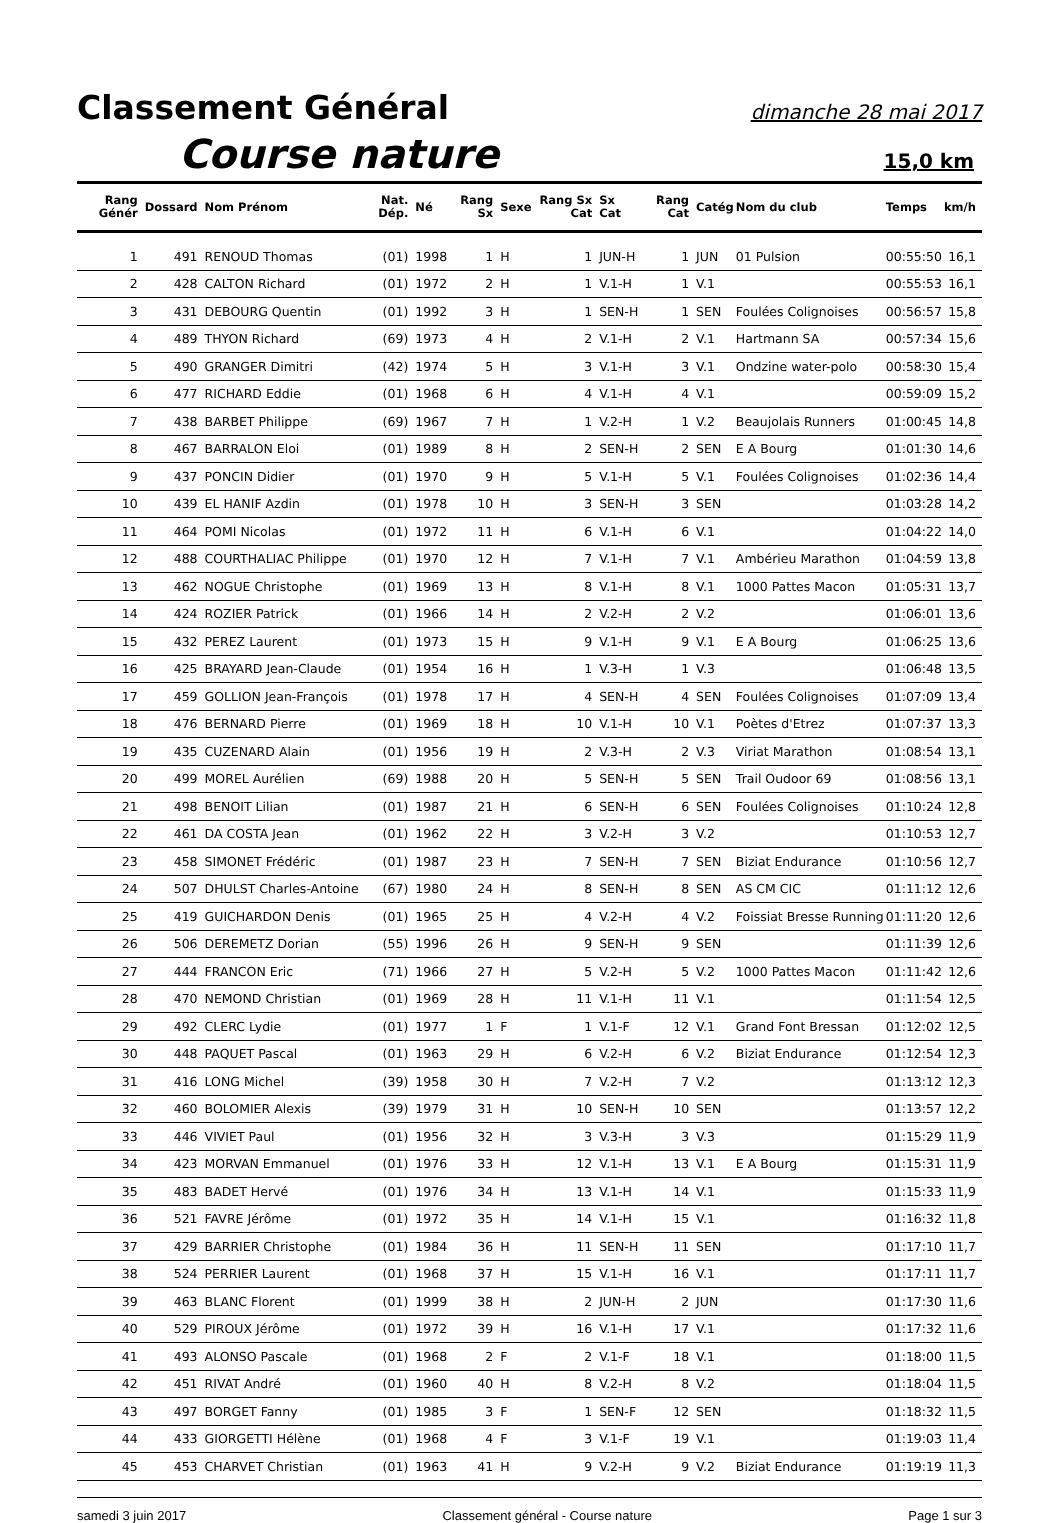Classement Général dimanche 28 mai 2017
Course nature 15,0 km
| Rang Génér | Dossard | Nom Prénom | Nat. Dép. | Né | Rang Sx | Sexe | Rang Sx Cat | Sx Cat | Rang Cat | Catég | Nom du club | Temps | km/h |
| --- | --- | --- | --- | --- | --- | --- | --- | --- | --- | --- | --- | --- | --- |
| 1 | 491 | RENOUD Thomas | (01) | 1998 | 1 | H | 1 | JUN-H | 1 | JUN | 01 Pulsion | 00:55:50 | 16,1 |
| 2 | 428 | CALTON Richard | (01) | 1972 | 2 | H | 1 | V.1-H | 1 | V.1 | | 00:55:53 | 16,1 |
| 3 | 431 | DEBOURG Quentin | (01) | 1992 | 3 | H | 1 | SEN-H | 1 | SEN | Foulées Colignoises | 00:56:57 | 15,8 |
| 4 | 489 | THYON Richard | (69) | 1973 | 4 | H | 2 | V.1-H | 2 | V.1 | Hartmann SA | 00:57:34 | 15,6 |
| 5 | 490 | GRANGER Dimitri | (42) | 1974 | 5 | H | 3 | V.1-H | 3 | V.1 | Ondzine water-polo | 00:58:30 | 15,4 |
| 6 | 477 | RICHARD Eddie | (01) | 1968 | 6 | H | 4 | V.1-H | 4 | V.1 | | 00:59:09 | 15,2 |
| 7 | 438 | BARBET Philippe | (69) | 1967 | 7 | H | 1 | V.2-H | 1 | V.2 | Beaujolais Runners | 01:00:45 | 14,8 |
| 8 | 467 | BARRALON Eloi | (01) | 1989 | 8 | H | 2 | SEN-H | 2 | SEN | E A Bourg | 01:01:30 | 14,6 |
| 9 | 437 | PONCIN Didier | (01) | 1970 | 9 | H | 5 | V.1-H | 5 | V.1 | Foulées Colignoises | 01:02:36 | 14,4 |
| 10 | 439 | EL HANIF Azdin | (01) | 1978 | 10 | H | 3 | SEN-H | 3 | SEN | | 01:03:28 | 14,2 |
| 11 | 464 | POMI Nicolas | (01) | 1972 | 11 | H | 6 | V.1-H | 6 | V.1 | | 01:04:22 | 14,0 |
| 12 | 488 | COURTHALIAC Philippe | (01) | 1970 | 12 | H | 7 | V.1-H | 7 | V.1 | Ambérieu Marathon | 01:04:59 | 13,8 |
| 13 | 462 | NOGUE Christophe | (01) | 1969 | 13 | H | 8 | V.1-H | 8 | V.1 | 1000 Pattes Macon | 01:05:31 | 13,7 |
| 14 | 424 | ROZIER Patrick | (01) | 1966 | 14 | H | 2 | V.2-H | 2 | V.2 | | 01:06:01 | 13,6 |
| 15 | 432 | PEREZ Laurent | (01) | 1973 | 15 | H | 9 | V.1-H | 9 | V.1 | E A Bourg | 01:06:25 | 13,6 |
| 16 | 425 | BRAYARD Jean-Claude | (01) | 1954 | 16 | H | 1 | V.3-H | 1 | V.3 | | 01:06:48 | 13,5 |
| 17 | 459 | GOLLION Jean-François | (01) | 1978 | 17 | H | 4 | SEN-H | 4 | SEN | Foulées Colignoises | 01:07:09 | 13,4 |
| 18 | 476 | BERNARD Pierre | (01) | 1969 | 18 | H | 10 | V.1-H | 10 | V.1 | Poètes d'Etrez | 01:07:37 | 13,3 |
| 19 | 435 | CUZENARD Alain | (01) | 1956 | 19 | H | 2 | V.3-H | 2 | V.3 | Viriat Marathon | 01:08:54 | 13,1 |
| 20 | 499 | MOREL Aurélien | (69) | 1988 | 20 | H | 5 | SEN-H | 5 | SEN | Trail Oudoor 69 | 01:08:56 | 13,1 |
| 21 | 498 | BENOIT Lilian | (01) | 1987 | 21 | H | 6 | SEN-H | 6 | SEN | Foulées Colignoises | 01:10:24 | 12,8 |
| 22 | 461 | DA COSTA Jean | (01) | 1962 | 22 | H | 3 | V.2-H | 3 | V.2 | | 01:10:53 | 12,7 |
| 23 | 458 | SIMONET Frédéric | (01) | 1987 | 23 | H | 7 | SEN-H | 7 | SEN | Biziat Endurance | 01:10:56 | 12,7 |
| 24 | 507 | DHULST Charles-Antoine | (67) | 1980 | 24 | H | 8 | SEN-H | 8 | SEN | AS CM CIC | 01:11:12 | 12,6 |
| 25 | 419 | GUICHARDON Denis | (01) | 1965 | 25 | H | 4 | V.2-H | 4 | V.2 | Foissiat Bresse Running | 01:11:20 | 12,6 |
| 26 | 506 | DEREMETZ Dorian | (55) | 1996 | 26 | H | 9 | SEN-H | 9 | SEN | | 01:11:39 | 12,6 |
| 27 | 444 | FRANCON Eric | (71) | 1966 | 27 | H | 5 | V.2-H | 5 | V.2 | 1000 Pattes Macon | 01:11:42 | 12,6 |
| 28 | 470 | NEMOND Christian | (01) | 1969 | 28 | H | 11 | V.1-H | 11 | V.1 | | 01:11:54 | 12,5 |
| 29 | 492 | CLERC Lydie | (01) | 1977 | 1 | F | 1 | V.1-F | 12 | V.1 | Grand Font Bressan | 01:12:02 | 12,5 |
| 30 | 448 | PAQUET Pascal | (01) | 1963 | 29 | H | 6 | V.2-H | 6 | V.2 | Biziat Endurance | 01:12:54 | 12,3 |
| 31 | 416 | LONG Michel | (39) | 1958 | 30 | H | 7 | V.2-H | 7 | V.2 | | 01:13:12 | 12,3 |
| 32 | 460 | BOLOMIER Alexis | (39) | 1979 | 31 | H | 10 | SEN-H | 10 | SEN | | 01:13:57 | 12,2 |
| 33 | 446 | VIVIET Paul | (01) | 1956 | 32 | H | 3 | V.3-H | 3 | V.3 | | 01:15:29 | 11,9 |
| 34 | 423 | MORVAN Emmanuel | (01) | 1976 | 33 | H | 12 | V.1-H | 13 | V.1 | E A Bourg | 01:15:31 | 11,9 |
| 35 | 483 | BADET Hervé | (01) | 1976 | 34 | H | 13 | V.1-H | 14 | V.1 | | 01:15:33 | 11,9 |
| 36 | 521 | FAVRE Jérôme | (01) | 1972 | 35 | H | 14 | V.1-H | 15 | V.1 | | 01:16:32 | 11,8 |
| 37 | 429 | BARRIER Christophe | (01) | 1984 | 36 | H | 11 | SEN-H | 11 | SEN | | 01:17:10 | 11,7 |
| 38 | 524 | PERRIER Laurent | (01) | 1968 | 37 | H | 15 | V.1-H | 16 | V.1 | | 01:17:11 | 11,7 |
| 39 | 463 | BLANC Florent | (01) | 1999 | 38 | H | 2 | JUN-H | 2 | JUN | | 01:17:30 | 11,6 |
| 40 | 529 | PIROUX Jérôme | (01) | 1972 | 39 | H | 16 | V.1-H | 17 | V.1 | | 01:17:32 | 11,6 |
| 41 | 493 | ALONSO Pascale | (01) | 1968 | 2 | F | 2 | V.1-F | 18 | V.1 | | 01:18:00 | 11,5 |
| 42 | 451 | RIVAT André | (01) | 1960 | 40 | H | 8 | V.2-H | 8 | V.2 | | 01:18:04 | 11,5 |
| 43 | 497 | BORGET Fanny | (01) | 1985 | 3 | F | 1 | SEN-F | 12 | SEN | | 01:18:32 | 11,5 |
| 44 | 433 | GIORGETTI Hélène | (01) | 1968 | 4 | F | 3 | V.1-F | 19 | V.1 | | 01:19:03 | 11,4 |
| 45 | 453 | CHARVET Christian | (01) | 1963 | 41 | H | 9 | V.2-H | 9 | V.2 | Biziat Endurance | 01:19:19 | 11,3 |
samedi 3 juin 2017 Classement général - Course nature Page 1 sur 3